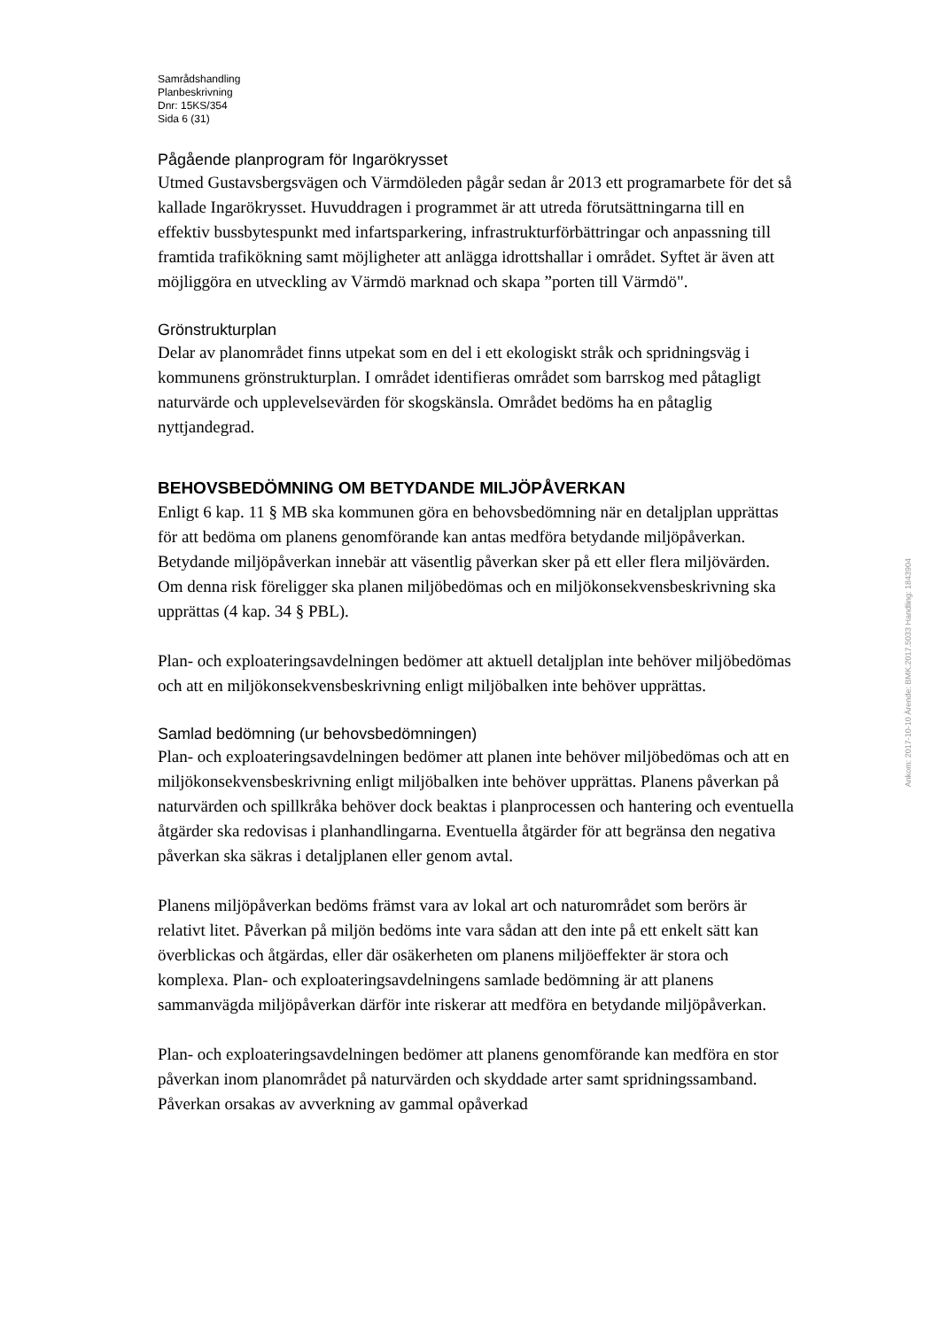Samrådshandling
Planbeskrivning
Dnr: 15KS/354
Sida 6 (31)
Pågående planprogram för Ingarökrysset
Utmed Gustavsbergsvägen och Värmdöleden pågår sedan år 2013 ett programarbete för det så kallade Ingarökrysset. Huvuddragen i programmet är att utreda förutsättningarna till en effektiv bussbytespunkt med infartsparkering, infrastrukturförbättringar och anpassning till framtida trafikökning samt möjligheter att anlägga idrottshallar i området. Syftet är även att möjliggöra en utveckling av Värmdö marknad och skapa ”porten till Värmdö".
Grönstrukturplan
Delar av planområdet finns utpekat som en del i ett ekologiskt stråk och spridningsväg i kommunens grönstrukturplan. I området identifieras området som barrskog med påtagligt naturvärde och upplevelsevärden för skogskänsla. Området bedöms ha en påtaglig nyttjandegrad.
BEHOVSBEDÖMNING OM BETYDANDE MILJÖPÅVERKAN
Enligt 6 kap. 11 § MB ska kommunen göra en behovsbedömning när en detaljplan upprättas för att bedöma om planens genomförande kan antas medföra betydande miljöpåverkan. Betydande miljöpåverkan innebär att väsentlig påverkan sker på ett eller flera miljövärden. Om denna risk föreligger ska planen miljöbedömas och en miljökonsekvensbeskrivning ska upprättas (4 kap. 34 § PBL).
Plan- och exploateringsavdelningen bedömer att aktuell detaljplan inte behöver miljöbedömas och att en miljökonsekvensbeskrivning enligt miljöbalken inte behöver upprättas.
Samlad bedömning (ur behovsbedömningen)
Plan- och exploateringsavdelningen bedömer att planen inte behöver miljöbedömas och att en miljökonsekvensbeskrivning enligt miljöbalken inte behöver upprättas. Planens påverkan på naturvärden och spillkråka behöver dock beaktas i planprocessen och hantering och eventuella åtgärder ska redovisas i planhandlingarna. Eventuella åtgärder för att begränsa den negativa påverkan ska säkras i detaljplanen eller genom avtal.
Planens miljöpåverkan bedöms främst vara av lokal art och naturområdet som berörs är relativt litet. Påverkan på miljön bedöms inte vara sådan att den inte på ett enkelt sätt kan överblickas och åtgärdas, eller där osäkerheten om planens miljöeffekter är stora och komplexa. Plan- och exploateringsavdelningens samlade bedömning är att planens sammanvägda miljöpåverkan därför inte riskerar att medföra en betydande miljöpåverkan.
Plan- och exploateringsavdelningen bedömer att planens genomförande kan medföra en stor påverkan inom planområdet på naturvärden och skyddade arter samt spridningssamband. Påverkan orsakas av avverkning av gammal opåverkad
Ankom: 2017-10-10 Ärende: BMK.2017.5033 Handling: 1843904